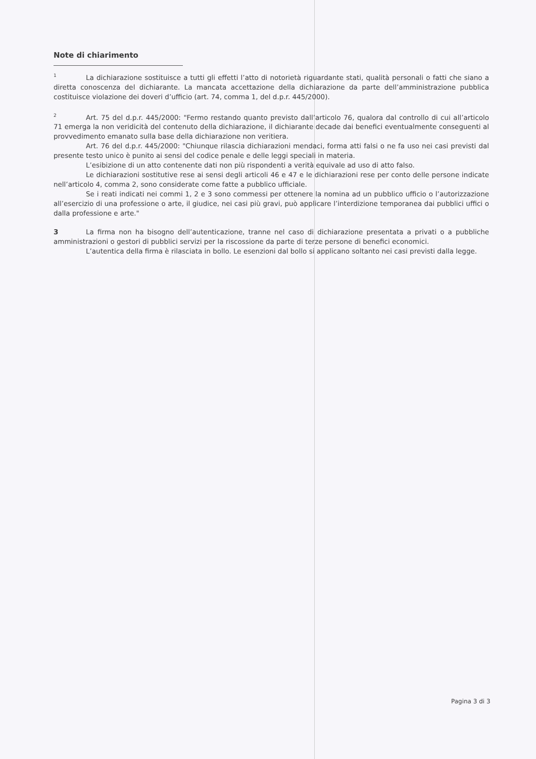Note di chiarimento
<sup>1</sup> La dichiarazione sostituisce a tutti gli effetti l’atto di notorietà riguardante stati, qualità personali o fatti che siano a diretta conoscenza del dichiarante. La mancata accettazione della dichiarazione da parte dell’amministrazione pubblica costituisce violazione dei doveri d’ufficio (art. 74, comma 1, del d.p.r. 445/2000).
<sup>2</sup> Art. 75 del d.p.r. 445/2000: "Fermo restando quanto previsto dall’articolo 76, qualora dal controllo di cui all’articolo 71 emerga la non veridicità del contenuto della dichiarazione, il dichiarante decade dai benefici eventualmente conseguenti al provvedimento emanato sulla base della dichiarazione non veritiera.
Art. 76 del d.p.r. 445/2000: "Chiunque rilascia dichiarazioni mendaci, forma atti falsi o ne fa uso nei casi previsti dal presente testo unico è punito ai sensi del codice penale e delle leggi speciali in materia.
L’esibizione di un atto contenente dati non più rispondenti a verità equivale ad uso di atto falso.
Le dichiarazioni sostitutive rese ai sensi degli articoli 46 e 47 e le dichiarazioni rese per conto delle persone indicate nell’articolo 4, comma 2, sono considerate come fatte a pubblico ufficiale.
Se i reati indicati nei commi 1, 2 e 3 sono commessi per ottenere la nomina ad un pubblico ufficio o l’autorizzazione all’esercizio di una professione o arte, il giudice, nei casi più gravi, può applicare l’interdizione temporanea dai pubblici uffici o dalla professione e arte."
3 La firma non ha bisogno dell’autenticazione, tranne nel caso di dichiarazione presentata a privati o a pubbliche amministrazioni o gestori di pubblici servizi per la riscossione da parte di terze persone di benefici economici.
L’autentica della firma è rilasciata in bollo. Le esenzioni dal bollo si applicano soltanto nei casi previsti dalla legge.
Pagina 3 di 3